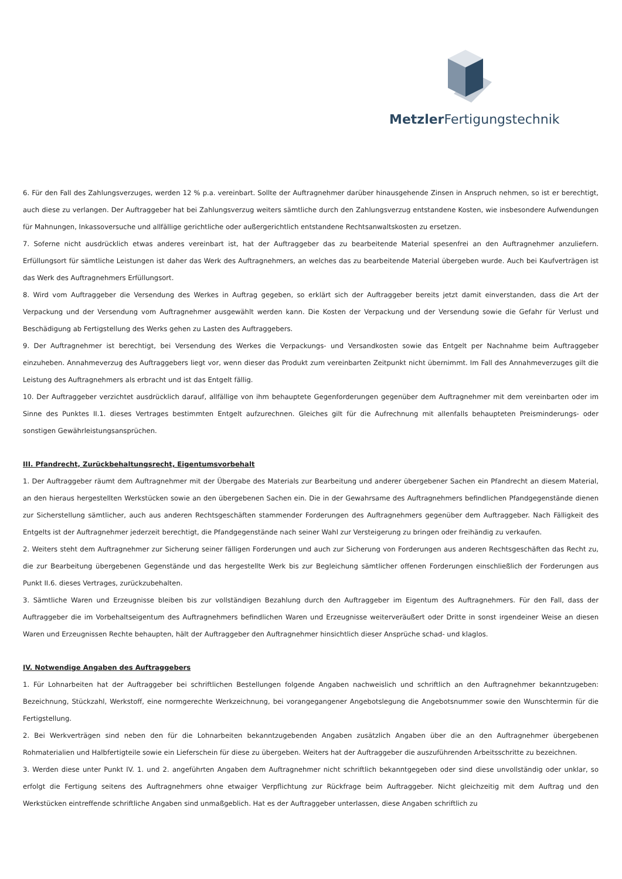Metzler Fertigungstechnik
6. Für den Fall des Zahlungsverzuges, werden 12 % p.a. vereinbart. Sollte der Auftragnehmer darüber hinausgehende Zinsen in Anspruch nehmen, so ist er berechtigt, auch diese zu verlangen. Der Auftraggeber hat bei Zahlungsverzug weiters sämtliche durch den Zahlungsverzug entstandene Kosten, wie insbesondere Aufwendungen für Mahnungen, Inkassoversuche und allfällige gerichtliche oder außergerichtlich entstandene Rechtsanwaltskosten zu ersetzen.
7. Soferne nicht ausdrücklich etwas anderes vereinbart ist, hat der Auftraggeber das zu bearbeitende Material spesenfrei an den Auftragnehmer anzuliefern. Erfüllungsort für sämtliche Leistungen ist daher das Werk des Auftragnehmers, an welches das zu bearbeitende Material übergeben wurde. Auch bei Kaufverträgen ist das Werk des Auftragnehmers Erfüllungsort.
8. Wird vom Auftraggeber die Versendung des Werkes in Auftrag gegeben, so erklärt sich der Auftraggeber bereits jetzt damit einverstanden, dass die Art der Verpackung und der Versendung vom Auftragnehmer ausgewählt werden kann. Die Kosten der Verpackung und der Versendung sowie die Gefahr für Verlust und Beschädigung ab Fertigstellung des Werks gehen zu Lasten des Auftraggebers.
9. Der Auftragnehmer ist berechtigt, bei Versendung des Werkes die Verpackungs- und Versandkosten sowie das Entgelt per Nachnahme beim Auftraggeber einzuheben. Annahmeverzug des Auftraggebers liegt vor, wenn dieser das Produkt zum vereinbarten Zeitpunkt nicht übernimmt. Im Fall des Annahmeverzuges gilt die Leistung des Auftragnehmers als erbracht und ist das Entgelt fällig.
10. Der Auftraggeber verzichtet ausdrücklich darauf, allfällige von ihm behauptete Gegenforderungen gegenüber dem Auftragnehmer mit dem vereinbarten oder im Sinne des Punktes II.1. dieses Vertrages bestimmten Entgelt aufzurechnen. Gleiches gilt für die Aufrechnung mit allenfalls behaupteten Preisminderungs- oder sonstigen Gewährleistungsansprüchen.
III. Pfandrecht, Zurückbehaltungsrecht, Eigentumsvorbehalt
1. Der Auftraggeber räumt dem Auftragnehmer mit der Übergabe des Materials zur Bearbeitung und anderer übergebener Sachen ein Pfandrecht an diesem Material, an den hieraus hergestellten Werkstücken sowie an den übergebenen Sachen ein. Die in der Gewahrsame des Auftragnehmers befindlichen Pfandgegenstände dienen zur Sicherstellung sämtlicher, auch aus anderen Rechtsgeschäften stammender Forderungen des Auftragnehmers gegenüber dem Auftraggeber. Nach Fälligkeit des Entgelts ist der Auftragnehmer jederzeit berechtigt, die Pfandgegenstände nach seiner Wahl zur Versteigerung zu bringen oder freihändig zu verkaufen.
2. Weiters steht dem Auftragnehmer zur Sicherung seiner fälligen Forderungen und auch zur Sicherung von Forderungen aus anderen Rechtsgeschäften das Recht zu, die zur Bearbeitung übergebenen Gegenstände und das hergestellte Werk bis zur Begleichung sämtlicher offenen Forderungen einschließlich der Forderungen aus Punkt II.6. dieses Vertrages, zurückzubehalten.
3. Sämtliche Waren und Erzeugnisse bleiben bis zur vollständigen Bezahlung durch den Auftraggeber im Eigentum des Auftragnehmers. Für den Fall, dass der Auftraggeber die im Vorbehaltseigentum des Auftragnehmers befindlichen Waren und Erzeugnisse weiterveräußert oder Dritte in sonst irgendeiner Weise an diesen Waren und Erzeugnissen Rechte behaupten, hält der Auftraggeber den Auftragnehmer hinsichtlich dieser Ansprüche schad- und klaglos.
IV. Notwendige Angaben des Auftraggebers
1. Für Lohnarbeiten hat der Auftraggeber bei schriftlichen Bestellungen folgende Angaben nachweislich und schriftlich an den Auftragnehmer bekanntzugeben: Bezeichnung, Stückzahl, Werkstoff, eine normgerechte Werkzeichnung, bei vorangegangener Angebotslegung die Angebotsnummer sowie den Wunschtermin für die Fertigstellung.
2. Bei Werkverträgen sind neben den für die Lohnarbeiten bekanntzugebenden Angaben zusätzlich Angaben über die an den Auftragnehmer übergebenen Rohmaterialien und Halbfertigteile sowie ein Lieferschein für diese zu übergeben. Weiters hat der Auftraggeber die auszuführenden Arbeitsschritte zu bezeichnen.
3. Werden diese unter Punkt IV. 1. und 2. angeführten Angaben dem Auftragnehmer nicht schriftlich bekanntgegeben oder sind diese unvollständig oder unklar, so erfolgt die Fertigung seitens des Auftragnehmers ohne etwaiger Verpflichtung zur Rückfrage beim Auftraggeber. Nicht gleichzeitig mit dem Auftrag und den Werkstücken eintreffende schriftliche Angaben sind unmaßgeblich. Hat es der Auftraggeber unterlassen, diese Angaben schriftlich zu